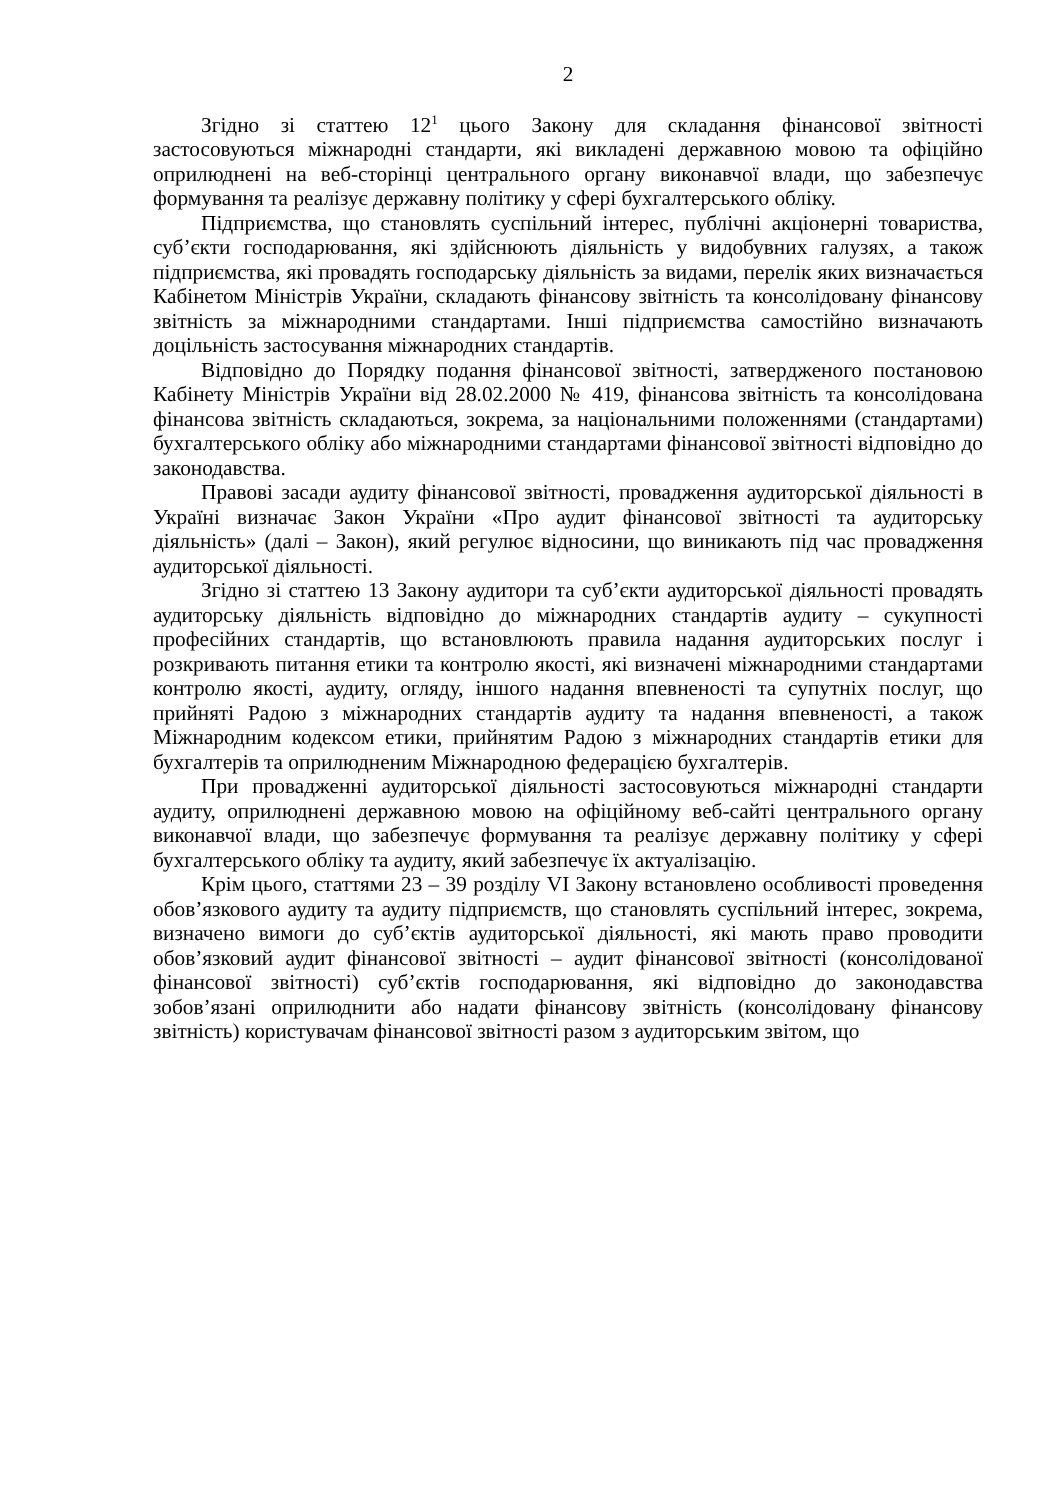2
Згідно зі статтею 12<sup>1</sup> цього Закону для складання фінансової звітності застосовуються міжнародні стандарти, які викладені державною мовою та офіційно оприлюднені на веб-сторінці центрального органу виконавчої влади, що забезпечує формування та реалізує державну політику у сфері бухгалтерського обліку.
Підприємства, що становлять суспільний інтерес, публічні акціонерні товариства, суб’єкти господарювання, які здійснюють діяльність у видобувних галузях, а також підприємства, які провадять господарську діяльність за видами, перелік яких визначається Кабінетом Міністрів України, складають фінансову звітність та консолідовану фінансову звітність за міжнародними стандартами. Інші підприємства самостійно визначають доцільність застосування міжнародних стандартів.
Відповідно до Порядку подання фінансової звітності, затвердженого постановою Кабінету Міністрів України від 28.02.2000 № 419, фінансова звітність та консолідована фінансова звітність складаються, зокрема, за національними положеннями (стандартами) бухгалтерського обліку або міжнародними стандартами фінансової звітності відповідно до законодавства.
Правові засади аудиту фінансової звітності, провадження аудиторської діяльності в Україні визначає Закон України «Про аудит фінансової звітності та аудиторську діяльність» (далі – Закон), який регулює відносини, що виникають під час провадження аудиторської діяльності.
Згідно зі статтею 13 Закону аудитори та суб’єкти аудиторської діяльності провадять аудиторську діяльність відповідно до міжнародних стандартів аудиту – сукупності професійних стандартів, що встановлюють правила надання аудиторських послуг і розкривають питання етики та контролю якості, які визначені міжнародними стандартами контролю якості, аудиту, огляду, іншого надання впевненості та супутніх послуг, що прийняті Радою з міжнародних стандартів аудиту та надання впевненості, а також Міжнародним кодексом етики, прийнятим Радою з міжнародних стандартів етики для бухгалтерів та оприлюдненим Міжнародною федерацією бухгалтерів.
При провадженні аудиторської діяльності застосовуються міжнародні стандарти аудиту, оприлюднені державною мовою на офіційному веб-сайті центрального органу виконавчої влади, що забезпечує формування та реалізує державну політику у сфері бухгалтерського обліку та аудиту, який забезпечує їх актуалізацію.
Крім цього, статтями 23 – 39 розділу VI Закону встановлено особливості проведення обов’язкового аудиту та аудиту підприємств, що становлять суспільний інтерес, зокрема, визначено вимоги до суб’єктів аудиторської діяльності, які мають право проводити обов’язковий аудит фінансової звітності – аудит фінансової звітності (консолідованої фінансової звітності) суб’єктів господарювання, які відповідно до законодавства зобов’язані оприлюднити або надати фінансову звітність (консолідовану фінансову звітність) користувачам фінансової звітності разом з аудиторським звітом, що